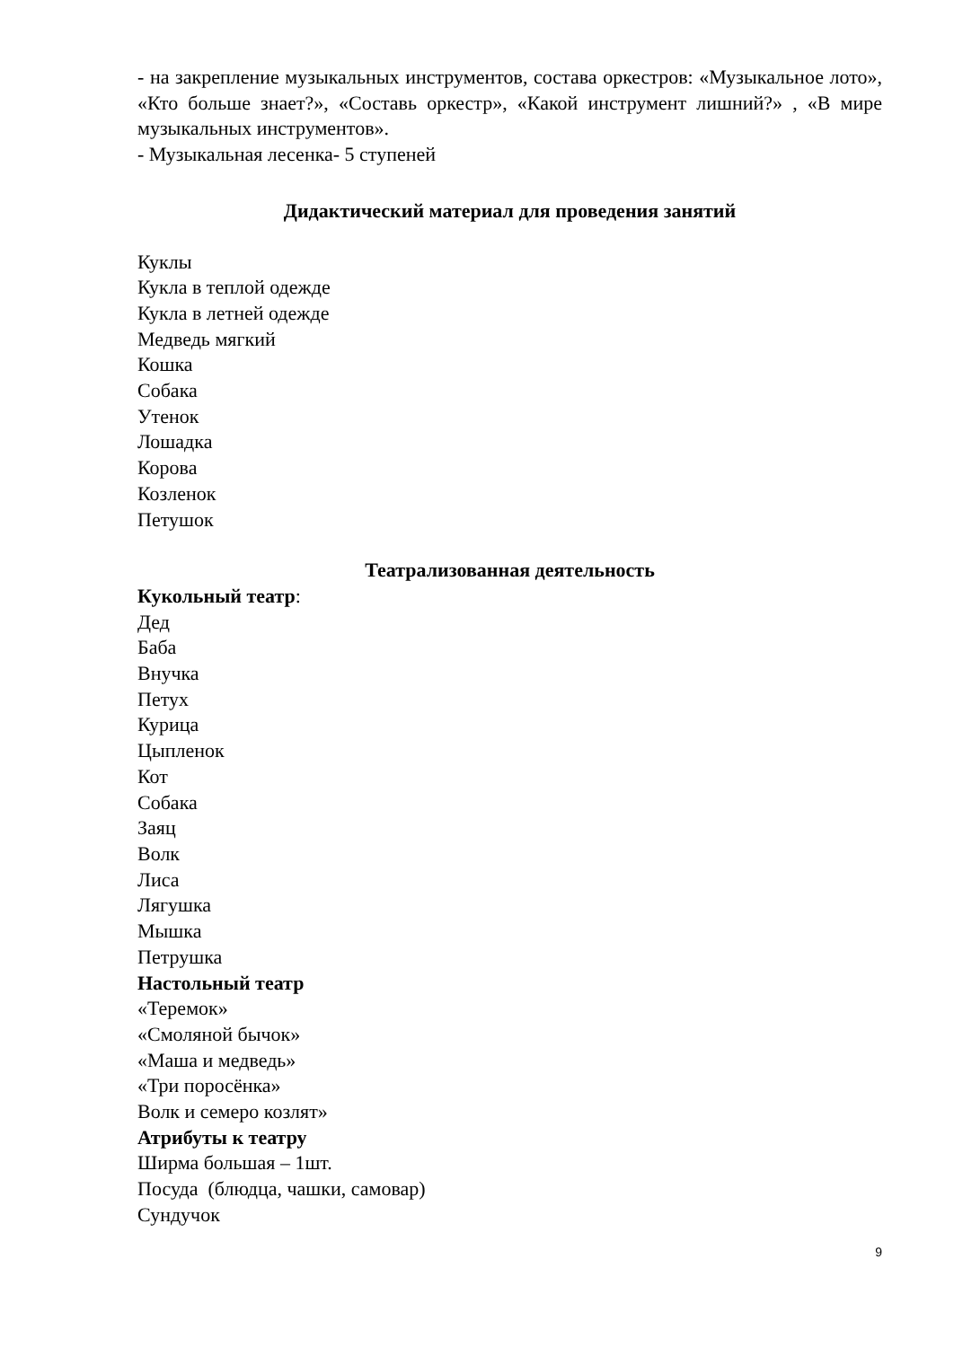- на закрепление музыкальных инструментов, состава оркестров: «Музыкальное лото», «Кто больше знает?», «Составь оркестр», «Какой инструмент лишний?» , «В мире музыкальных инструментов».
- Музыкальная лесенка- 5 ступеней
Дидактический материал для проведения занятий
Куклы
Кукла в теплой одежде
Кукла в летней одежде
Медведь мягкий
Кошка
Собака
Утенок
Лошадка
Корова
Козленок
Петушок
Театрализованная деятельность
Кукольный театр:
Дед
Баба
Внучка
Петух
Курица
Цыпленок
Кот
Собака
Заяц
Волк
Лиса
Лягушка
Мышка
Петрушка
Настольный театр
«Теремок»
«Смоляной бычок»
«Маша и медведь»
«Три поросёнка»
Волк и семеро козлят»
Атрибуты к театру
Ширма большая – 1шт.
Посуда (блюдца, чашки, самовар)
Сундучок
9